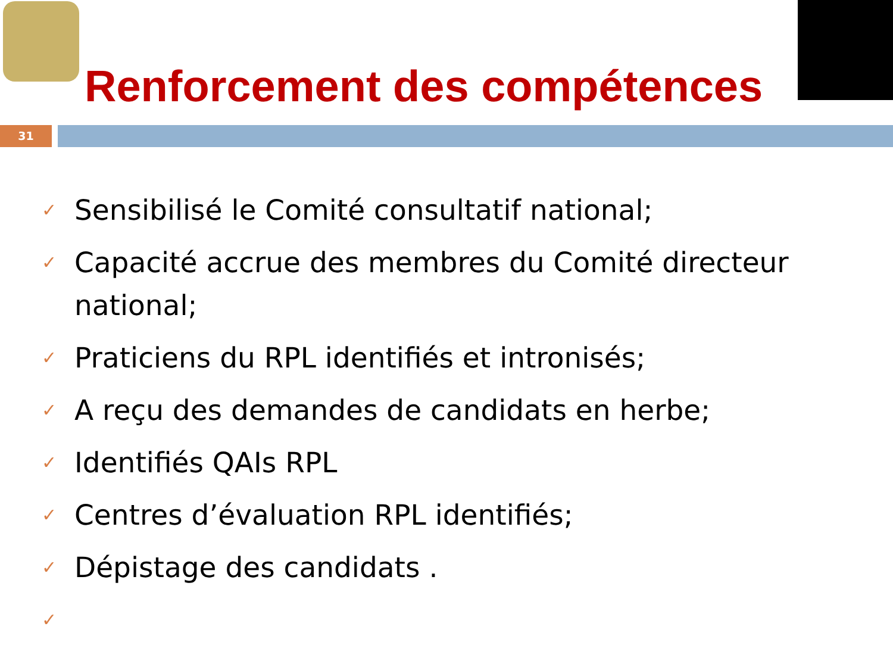Renforcement des compétences
31
✓ Sensibilisé le Comité consultatif national;
✓ Capacité accrue des membres du Comité directeur national;
✓ Praticiens du RPL identifiés et intronisés;
✓ A reçu des demandes de candidats en herbe;
✓ Identifiés QAIs RPL
✓ Centres d’évaluation RPL identifiés;
✓ Dépistage des candidats .
✓